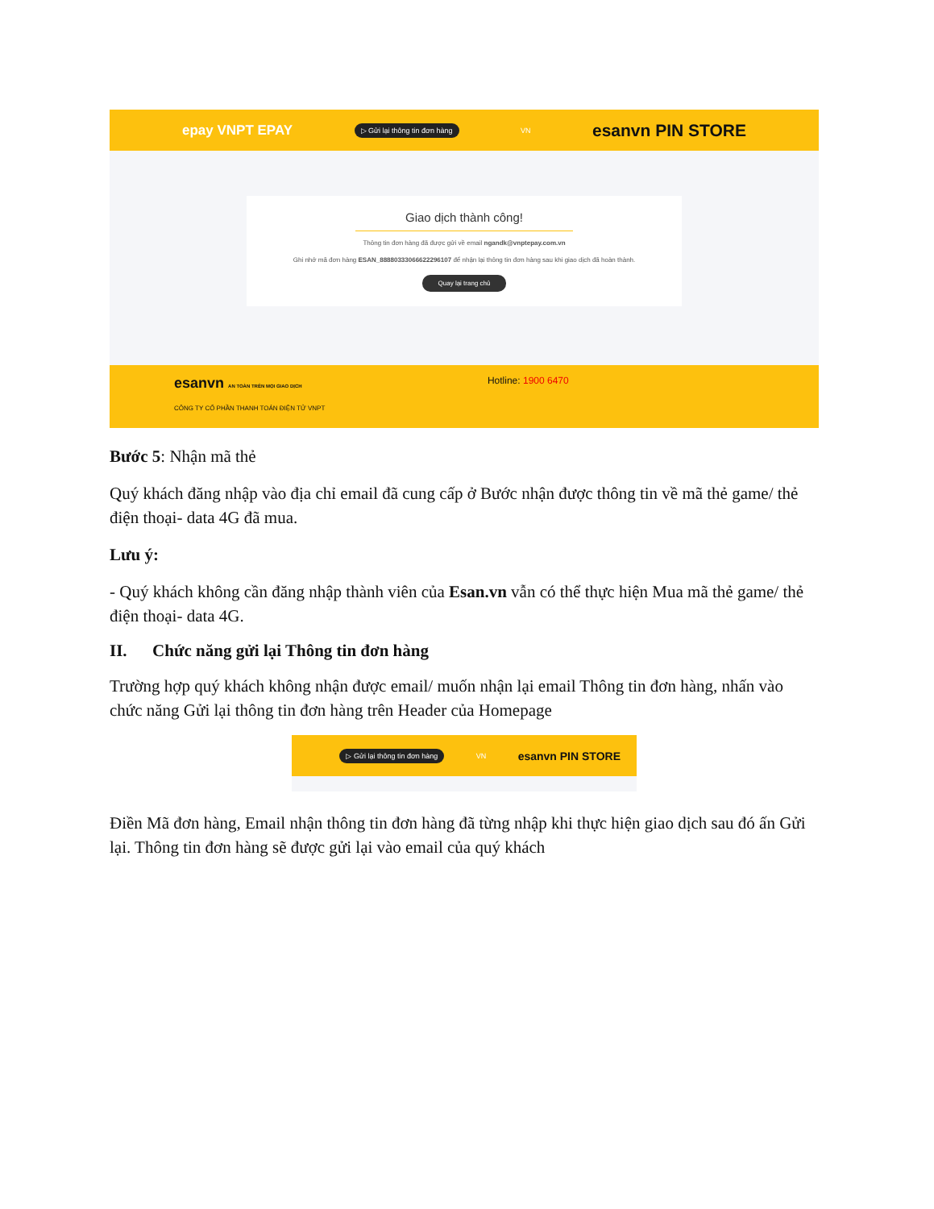epay VNPT EPAY ▷ Gửi lại thông tin đơn hàng VN esanvn PIN STORE
Giao dịch thành công!
Thông tin đơn hàng đã được gửi về email ngandk@vnptepay.com.vn
Ghi nhớ mã đơn hàng ESAN_88880333066622296107 để nhận lại thông tin đơn hàng sau khi giao dịch đã hoàn thành.
Quay lại trang chủ
esanvn AN TOÀN TRÊN MỌI GIAO DỊCH Hotline: 1900 6470
CÔNG TY CỔ PHẦN THANH TOÁN ĐIỆN TỬ VNPT
Bước 5: Nhận mã thẻ
Quý khách đăng nhập vào địa chỉ email đã cung cấp ở Bước nhận được thông tin về mã thẻ game/ thẻ điện thoại- data 4G đã mua.
Lưu ý:
- Quý khách không cần đăng nhập thành viên của Esan.vn vẫn có thể thực hiện Mua mã thẻ game/ thẻ điện thoại- data 4G.
II. Chức năng gửi lại Thông tin đơn hàng
Trường hợp quý khách không nhận được email/ muốn nhận lại email Thông tin đơn hàng, nhấn vào chức năng Gửi lại thông tin đơn hàng trên Header của Homepage
▷ Gửi lại thông tin đơn hàng VN esanvn PIN STORE
Điền Mã đơn hàng, Email nhận thông tin đơn hàng đã từng nhập khi thực hiện giao dịch sau đó ấn Gửi lại. Thông tin đơn hàng sẽ được gửi lại vào email của quý khách